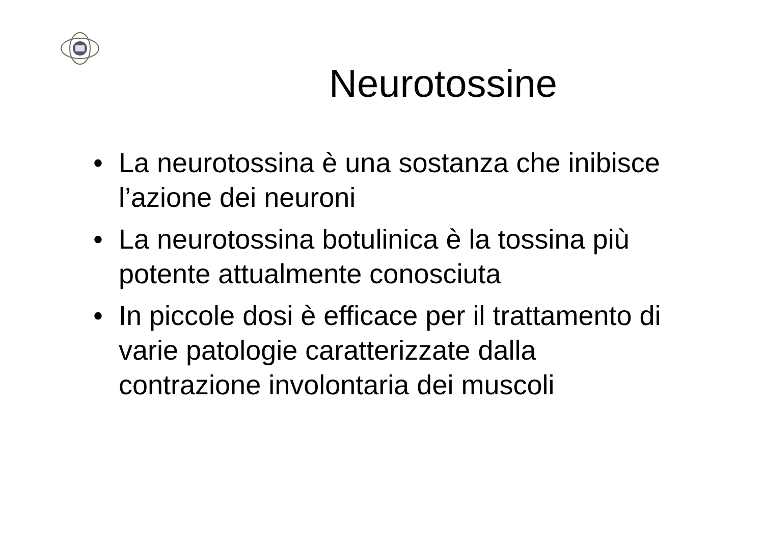Neurotossine
• La neurotossina è una sostanza che inibisce l’azione dei neuroni
• La neurotossina botulinica è la tossina più potente attualmente conosciuta
• In piccole dosi è efficace per il trattamento di varie patologie caratterizzate dalla contrazione involontaria dei muscoli